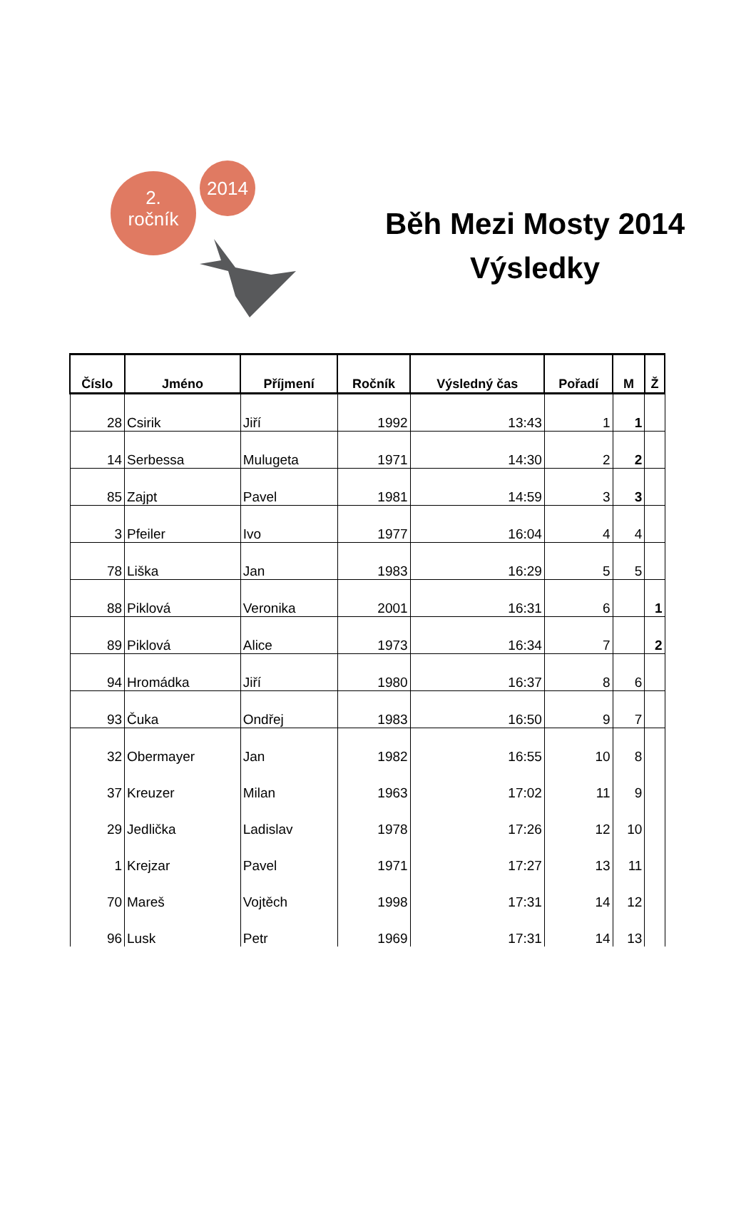2.
ročník
2014
Běh Mezi Mosty 2014
Výsledky
| Číslo | Jméno | Příjmení | Ročník | Výsledný čas | Pořadí | M | Ž |
| --- | --- | --- | --- | --- | --- | --- | --- |
| 28 | Csirik | Jiří | 1992 | 13:43 | 1 | 1 | |
| 14 | Serbessa | Mulugeta | 1971 | 14:30 | 2 | 2 | |
| 85 | Zajpt | Pavel | 1981 | 14:59 | 3 | 3 | |
| 3 | Pfeiler | Ivo | 1977 | 16:04 | 4 | 4 | |
| 78 | Liška | Jan | 1983 | 16:29 | 5 | 5 | |
| 88 | Piklová | Veronika | 2001 | 16:31 | 6 | | 1 |
| 89 | Piklová | Alice | 1973 | 16:34 | 7 | | 2 |
| 94 | Hromádka | Jiří | 1980 | 16:37 | 8 | 6 | |
| 93 | Čuka | Ondřej | 1983 | 16:50 | 9 | 7 | |
| 32 | Obermayer | Jan | 1982 | 16:55 | 10 | 8 | |
| 37 | Kreuzer | Milan | 1963 | 17:02 | 11 | 9 | |
| 29 | Jedlička | Ladislav | 1978 | 17:26 | 12 | 10 | |
| 1 | Krejzar | Pavel | 1971 | 17:27 | 13 | 11 | |
| 70 | Mareš | Vojtěch | 1998 | 17:31 | 14 | 12 | |
| 96 | Lusk | Petr | 1969 | 17:31 | 14 | 13 | |